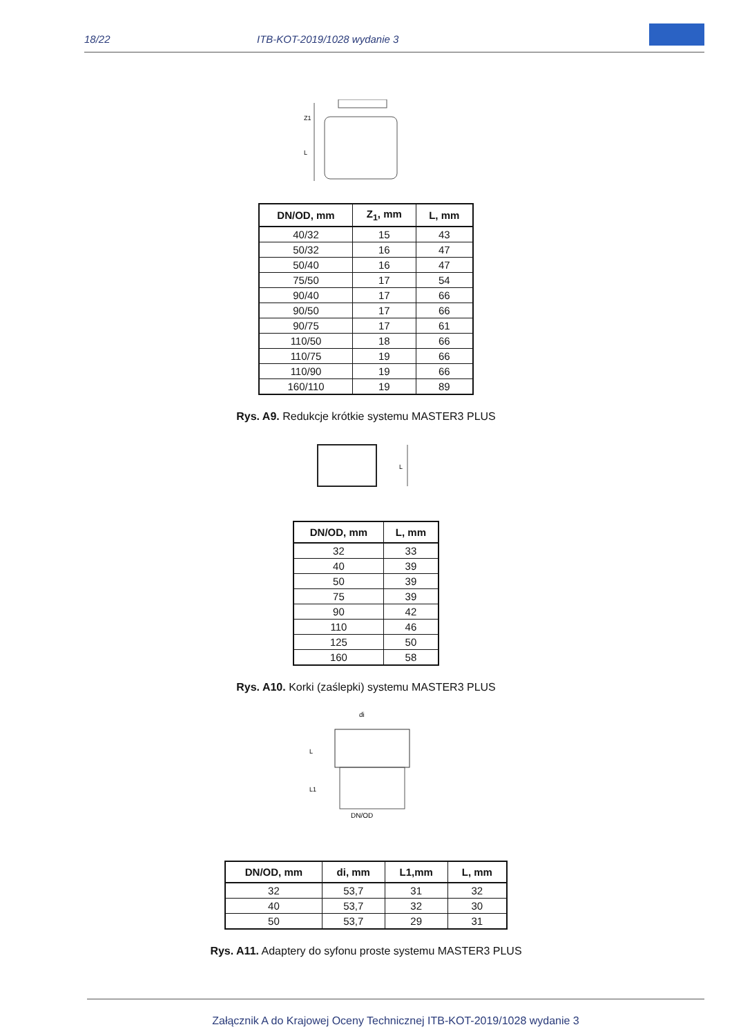18/22 ITB-KOT-2019/1028 wydanie 3
Z1
L
| DN/OD, mm | Z<sub>1</sub>, mm | L, mm |
| --- | --- | --- |
| 40/32 | 15 | 43 |
| 50/32 | 16 | 47 |
| 50/40 | 16 | 47 |
| 75/50 | 17 | 54 |
| 90/40 | 17 | 66 |
| 90/50 | 17 | 66 |
| 90/75 | 17 | 61 |
| 110/50 | 18 | 66 |
| 110/75 | 19 | 66 |
| 110/90 | 19 | 66 |
| 160/110 | 19 | 89 |
Rys. A9. Redukcje krótkie systemu MASTER3 PLUS
L
| DN/OD, mm | L, mm |
| --- | --- |
| 32 | 33 |
| 40 | 39 |
| 50 | 39 |
| 75 | 39 |
| 90 | 42 |
| 110 | 46 |
| 125 | 50 |
| 160 | 58 |
Rys. A10. Korki (zaślepki) systemu MASTER3 PLUS
di
L
L1
DN/OD
| DN/OD, mm | di, mm | L1,mm | L, mm |
| --- | --- | --- | --- |
| 32 | 53,7 | 31 | 32 |
| 40 | 53,7 | 32 | 30 |
| 50 | 53,7 | 29 | 31 |
Rys. A11. Adaptery do syfonu proste systemu MASTER3 PLUS
Załącznik A do Krajowej Oceny Technicznej ITB-KOT-2019/1028 wydanie 3